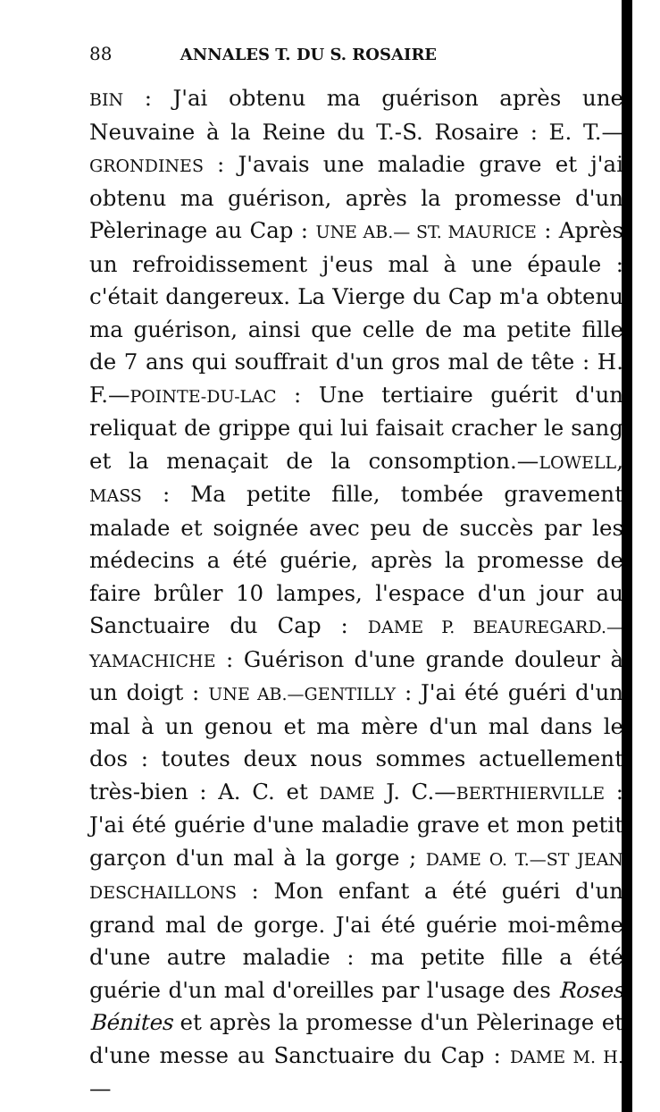88 ANNALES T. DU S. ROSAIRE
BIN : J'ai obtenu ma guérison après une Neuvaine à la Reine du T.-S. Rosaire : E. T.— GRONDINES : J'avais une maladie grave et j'ai obtenu ma guérison, après la promesse d'un Pèlerinage au Cap : UNE AB.— ST. MAURICE : Après un refroidissement j'eus mal à une épaule : c'était dangereux. La Vierge du Cap m'a obtenu ma guérison, ainsi que celle de ma petite fille de 7 ans qui souffrait d'un gros mal de tête : H. F.—POINTE-DU-LAC : Une tertiaire guérit d'un reliquat de grippe qui lui faisait cracher le sang et la menaçait de la consomption.—LOWELL, MASS : Ma petite fille, tombée gravement malade et soignée avec peu de succès par les médecins a été guérie, après la promesse de faire brûler 10 lampes, l'espace d'un jour au Sanctuaire du Cap : DAME P. BEAUREGARD.—YAMACHICHE : Guérison d'une grande douleur à un doigt : UNE AB.—GENTILLY : J'ai été guéri d'un mal à un genou et ma mère d'un mal dans le dos : toutes deux nous sommes actuellement très-bien : A. C. et DAME J. C.—BERTHIERVILLE : J'ai été guérie d'une maladie grave et mon petit garçon d'un mal à la gorge ; DAME O. T.—ST JEAN DESCHAILLONS : Mon enfant a été guéri d'un grand mal de gorge. J'ai été guérie moi-même d'une autre maladie : ma petite fille a été guérie d'un mal d'oreilles par l'usage des Roses Bénites et après la promesse d'un Pèlerinage et d'une messe au Sanctuaire du Cap : DAME M. H.—